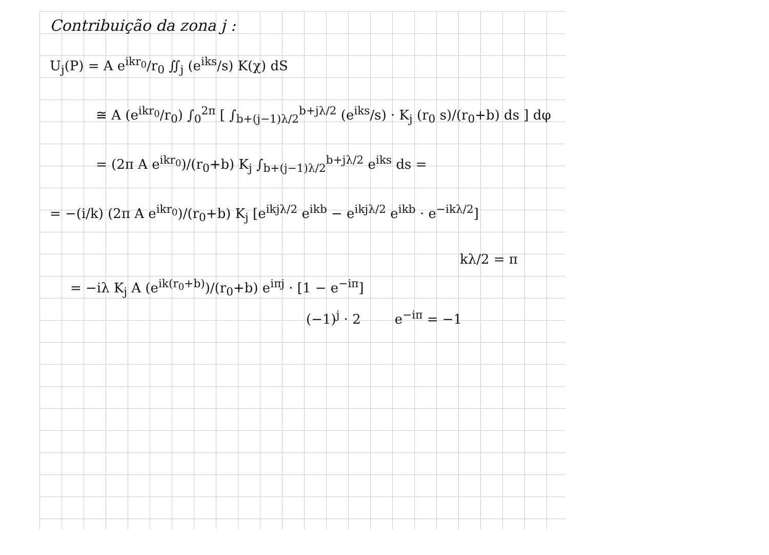Contribuição da zona j :
U<sub>j</sub>(P) = A e<sup>ikr<sub>0</sub></sup>/r<sub>0</sub> ∬<sub>j</sub> (e<sup>iks</sup>/s) K(χ) dS
≅ A (e<sup>ikr<sub>0</sub></sup>/r<sub>0</sub>) ∫<sub>0</sub><sup>2π</sup> [ ∫<sub>b+(j−1)λ/2</sub><sup>b+jλ/2</sup> (e<sup>iks</sup>/s) · K<sub>j</sub> (r<sub>0</sub> s)/(r<sub>0</sub>+b) ds ] dφ
= (2π A e<sup>ikr<sub>0</sub></sup>)/(r<sub>0</sub>+b) K<sub>j</sub> ∫<sub>b+(j−1)λ/2</sub><sup>b+jλ/2</sup> e<sup>iks</sup> ds =
= −(i/k) (2π A e<sup>ikr<sub>0</sub></sup>)/(r<sub>0</sub>+b) K<sub>j</sub> [e<sup>ikjλ/2</sup> e<sup>ikb</sup> − e<sup>ikjλ/2</sup> e<sup>ikb</sup> · e<sup>−ikλ/2</sup>]
kλ/2 = π
= −iλ K<sub>j</sub> A (e<sup>ik(r<sub>0</sub>+b)</sup>)/(r<sub>0</sub>+b) e<sup>iπj</sup> · [1 − e<sup>−iπ</sup>]
(−1)<sup>j</sup> · 2 e<sup>−iπ</sup> = −1